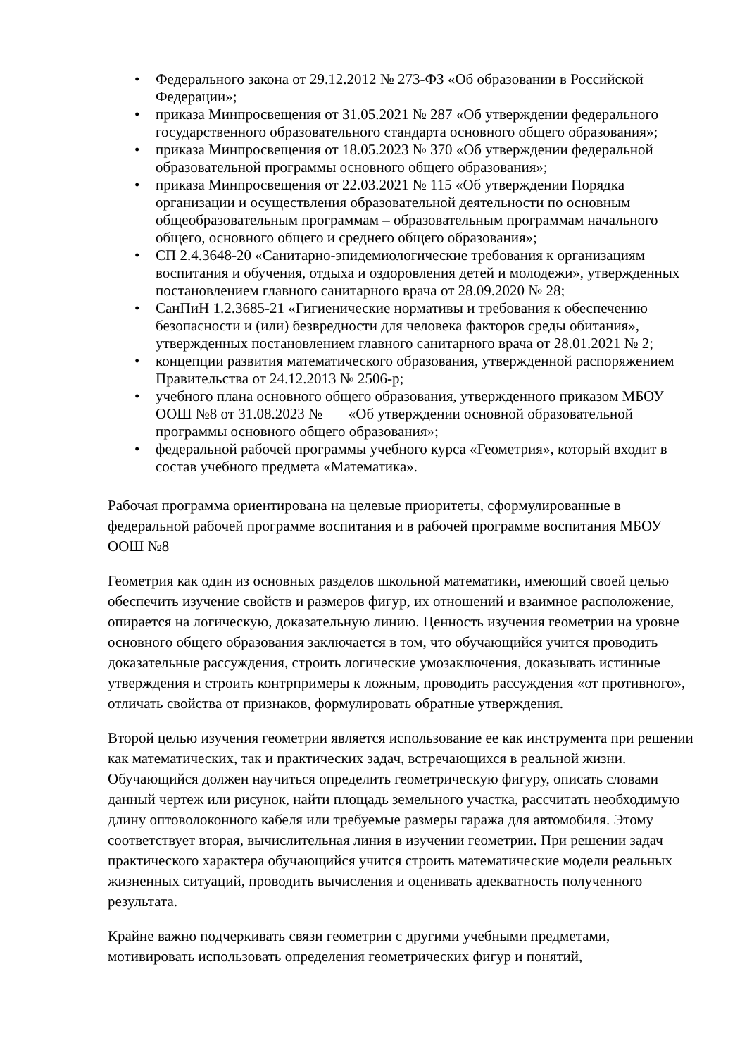• Федерального закона от 29.12.2012 № 273-ФЗ «Об образовании в Российской Федерации»;
• приказа Минпросвещения от 31.05.2021 № 287 «Об утверждении федерального государственного образовательного стандарта основного общего образования»;
• приказа Минпросвещения от 18.05.2023 № 370 «Об утверждении федеральной образовательной программы основного общего образования»;
• приказа Минпросвещения от 22.03.2021 № 115 «Об утверждении Порядка организации и осуществления образовательной деятельности по основным общеобразовательным программам – образовательным программам начального общего, основного общего и среднего общего образования»;
• СП 2.4.3648-20 «Санитарно-эпидемиологические требования к организациям воспитания и обучения, отдыха и оздоровления детей и молодежи», утвержденных постановлением главного санитарного врача от 28.09.2020 № 28;
• СанПиН 1.2.3685-21 «Гигиенические нормативы и требования к обеспечению безопасности и (или) безвредности для человека факторов среды обитания», утвержденных постановлением главного санитарного врача от 28.01.2021 № 2;
• концепции развития математического образования, утвержденной распоряжением Правительства от 24.12.2013 № 2506-р;
• учебного плана основного общего образования, утвержденного приказом МБОУ ООШ №8 от 31.08.2023 № «Об утверждении основной образовательной программы основного общего образования»;
• федеральной рабочей программы учебного курса «Геометрия», который входит в состав учебного предмета «Математика».
Рабочая программа ориентирована на целевые приоритеты, сформулированные в федеральной рабочей программе воспитания и в рабочей программе воспитания МБОУ ООШ №8
Геометрия как один из основных разделов школьной математики, имеющий своей целью обеспечить изучение свойств и размеров фигур, их отношений и взаимное расположение, опирается на логическую, доказательную линию. Ценность изучения геометрии на уровне основного общего образования заключается в том, что обучающийся учится проводить доказательные рассуждения, строить логические умозаключения, доказывать истинные утверждения и строить контрпримеры к ложным, проводить рассуждения «от противного», отличать свойства от признаков, формулировать обратные утверждения.
Второй целью изучения геометрии является использование ее как инструмента при решении как математических, так и практических задач, встречающихся в реальной жизни. Обучающийся должен научиться определить геометрическую фигуру, описать словами данный чертеж или рисунок, найти площадь земельного участка, рассчитать необходимую длину оптоволоконного кабеля или требуемые размеры гаража для автомобиля. Этому соответствует вторая, вычислительная линия в изучении геометрии. При решении задач практического характера обучающийся учится строить математические модели реальных жизненных ситуаций, проводить вычисления и оценивать адекватность полученного результата.
Крайне важно подчеркивать связи геометрии с другими учебными предметами, мотивировать использовать определения геометрических фигур и понятий,